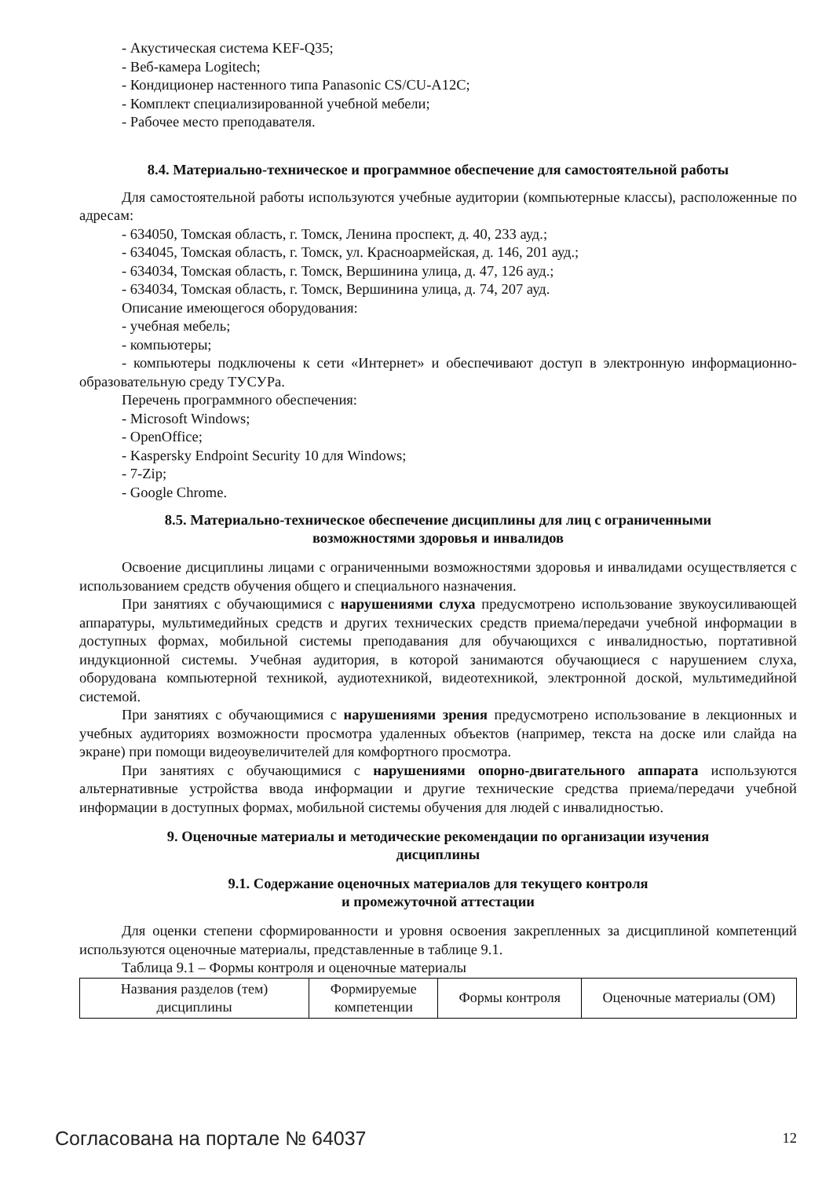- Акустическая система KEF-Q35;
- Веб-камера Logitech;
- Кондиционер настенного типа Panasonic CS/CU-A12C;
- Комплект специализированной учебной мебели;
- Рабочее место преподавателя.
8.4. Материально-техническое и программное обеспечение для самостоятельной работы
Для самостоятельной работы используются учебные аудитории (компьютерные классы), расположенные по адресам:
- 634050, Томская область, г. Томск, Ленина проспект, д. 40, 233 ауд.;
- 634045, Томская область, г. Томск, ул. Красноармейская, д. 146, 201 ауд.;
- 634034, Томская область, г. Томск, Вершинина улица, д. 47, 126 ауд.;
- 634034, Томская область, г. Томск, Вершинина улица, д. 74, 207 ауд.
Описание имеющегося оборудования:
- учебная мебель;
- компьютеры;
- компьютеры подключены к сети «Интернет» и обеспечивают доступ в электронную информационно-образовательную среду ТУСУРа.
Перечень программного обеспечения:
- Microsoft Windows;
- OpenOffice;
- Kaspersky Endpoint Security 10 для Windows;
- 7-Zip;
- Google Chrome.
8.5. Материально-техническое обеспечение дисциплины для лиц с ограниченными
возможностями здоровья и инвалидов
Освоение дисциплины лицами с ограниченными возможностями здоровья и инвалидами осуществляется с использованием средств обучения общего и специального назначения.
При занятиях с обучающимися с нарушениями слуха предусмотрено использование звукоусиливающей аппаратуры, мультимедийных средств и других технических средств приема/передачи учебной информации в доступных формах, мобильной системы преподавания для обучающихся с инвалидностью, портативной индукционной системы. Учебная аудитория, в которой занимаются обучающиеся с нарушением слуха, оборудована компьютерной техникой, аудиотехникой, видеотехникой, электронной доской, мультимедийной системой.
При занятиях с обучающимися с нарушениями зрения предусмотрено использование в лекционных и учебных аудиториях возможности просмотра удаленных объектов (например, текста на доске или слайда на экране) при помощи видеоувеличителей для комфортного просмотра.
При занятиях с обучающимися с нарушениями опорно-двигательного аппарата используются альтернативные устройства ввода информации и другие технические средства приема/передачи учебной информации в доступных формах, мобильной системы обучения для людей с инвалидностью.
9. Оценочные материалы и методические рекомендации по организации изучения
дисциплины
9.1. Содержание оценочных материалов для текущего контроля
и промежуточной аттестации
Для оценки степени сформированности и уровня освоения закрепленных за дисциплиной компетенций используются оценочные материалы, представленные в таблице 9.1.
Таблица 9.1 – Формы контроля и оценочные материалы
| Названия разделов (тем) дисциплины | Формируемые компетенции | Формы контроля | Оценочные материалы (ОМ) |
| --- | --- | --- | --- |
Согласована на портале № 64037 12